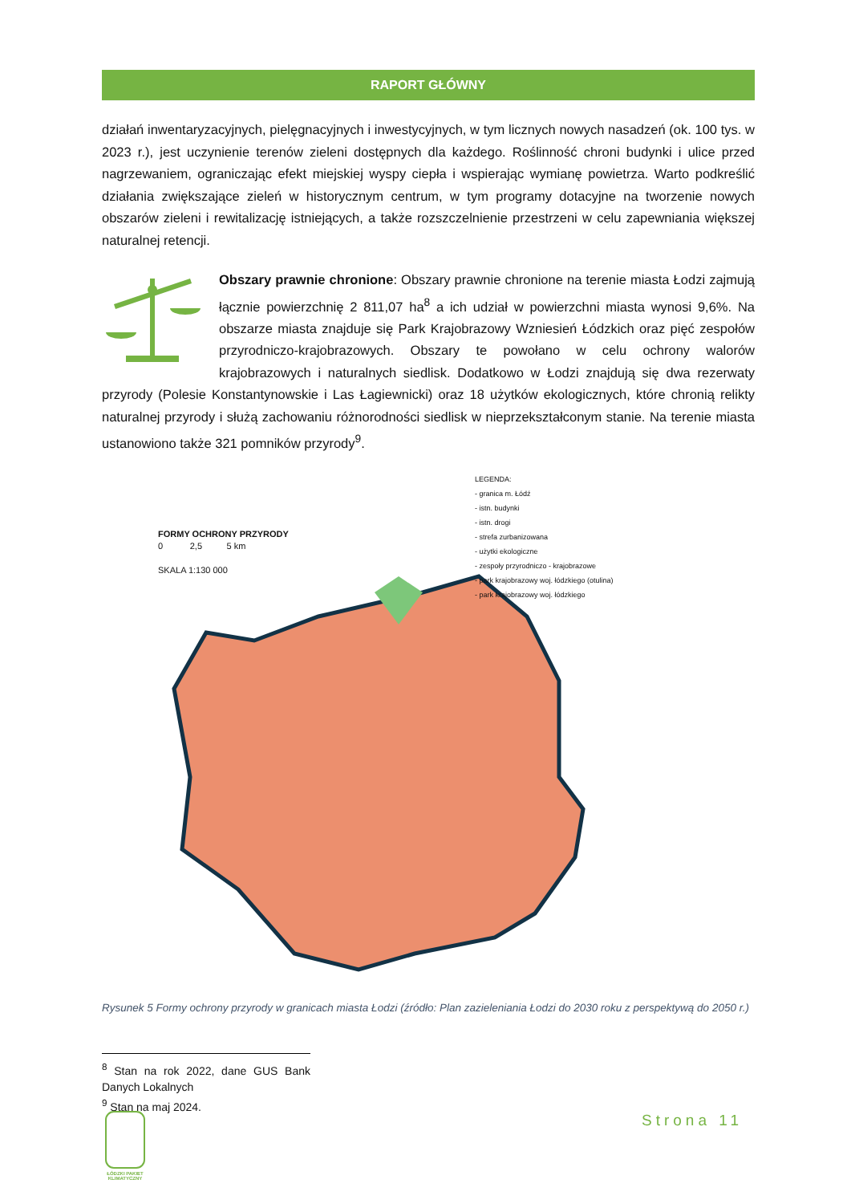RAPORT GŁÓWNY
działań inwentaryzacyjnych, pielęgnacyjnych i inwestycyjnych, w tym licznych nowych nasadzeń (ok. 100 tys. w 2023 r.), jest uczynienie terenów zieleni dostępnych dla każdego. Roślinność chroni budynki i ulice przed nagrzewaniem, ograniczając efekt miejskiej wyspy ciepła i wspierając wymianę powietrza. Warto podkreślić działania zwiększające zieleń w historycznym centrum, w tym programy dotacyjne na tworzenie nowych obszarów zieleni i rewitalizację istniejących, a także rozszczelnienie przestrzeni w celu zapewniania większej naturalnej retencji.
Obszary prawnie chronione: Obszary prawnie chronione na terenie miasta Łodzi zajmują łącznie powierzchnię 2 811,07 ha<sup>8</sup> a ich udział w powierzchni miasta wynosi 9,6%. Na obszarze miasta znajduje się Park Krajobrazowy Wzniesień Łódzkich oraz pięć zespołów przyrodniczo-krajobrazowych. Obszary te powołano w celu ochrony walorów krajobrazowych i naturalnych siedlisk. Dodatkowo w Łodzi znajdują się dwa rezerwaty przyrody (Polesie Konstantynowskie i Las Łagiewnicki) oraz 18 użytków ekologicznych, które chronią relikty naturalnej przyrody i służą zachowaniu różnorodności siedlisk w nieprzekształconym stanie. Na terenie miasta ustanowiono także 321 pomników przyrody<sup>9</sup>.
FORMY OCHRONY PRZYRODY
0 2,5 5 km
SKALA 1:130 000
LEGENDA:
- granica m. Łódź
- istn. budynki
- istn. drogi
- strefa zurbanizowana
- użytki ekologiczne
- zespoły przyrodniczo - krajobrazowe
- park krajobrazowy woj. łódzkiego (otulina)
- park krajobrazowy woj. łódzkiego
Rysunek 5 Formy ochrony przyrody w granicach miasta Łodzi (źródło: Plan zazieleniania Łodzi do 2030 roku z perspektywą do 2050 r.)
<sup>8</sup> Stan na rok 2022, dane GUS Bank Danych Lokalnych
<sup>9</sup> Stan na maj 2024.
ŁÓDZKI PAKIET KLIMATYCZNY
Strona 11